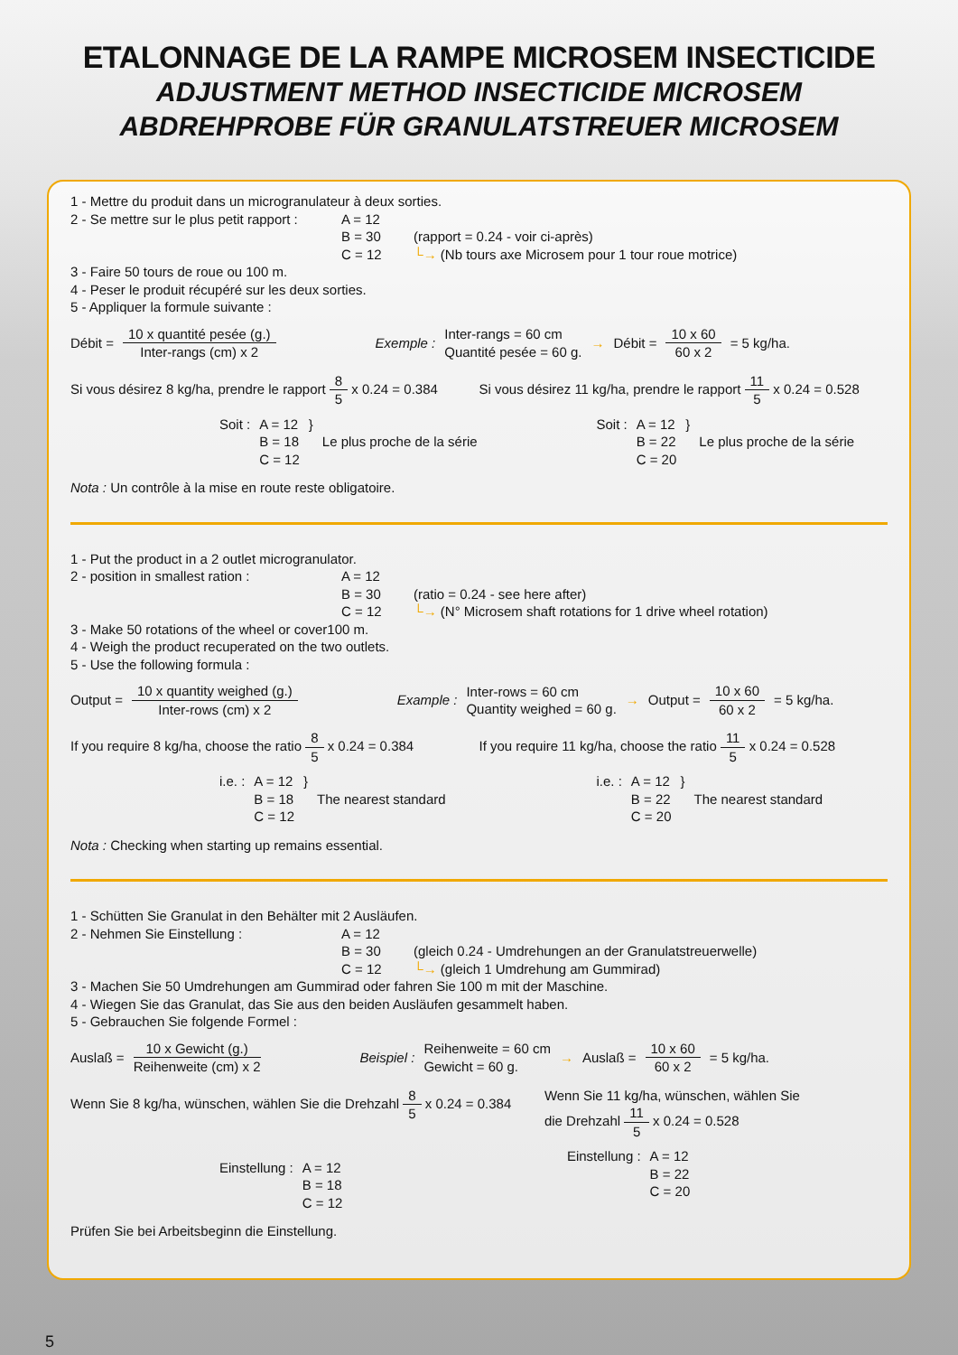ETALONNAGE DE LA RAMPE MICROSEM INSECTICIDE
ADJUSTMENT METHOD INSECTICIDE MICROSEM
ABDREHPROBE FÜR GRANULATSTREUER MICROSEM
1 - Mettre du produit dans un microgranulateur à deux sorties.
2 - Se mettre sur le plus petit rapport :
A = 12
B = 30
C = 12
(rapport = 0.24 - voir ci-après)
└→ (Nb tours axe Microsem pour 1 tour roue motrice)
3 - Faire 50 tours de roue ou 100 m.
4 - Peser le produit récupéré sur les deux sorties.
5 - Appliquer la formule suivante :
Débit = 10 x quantité pesée (g.) Inter-rangs (cm) x 2 Exemple : Inter-rangs = 60 cm
Quantité pesée = 60 g. → Débit = 10 x 60 60 x 2 = 5 kg/ha.
Si vous désirez 8 kg/ha, prendre le rapport 8 5 x 0.24 = 0.384
Soit : A = 12
B = 18
C = 12 }
Le plus proche de la série
Si vous désirez 11 kg/ha, prendre le rapport 11 5 x 0.24 = 0.528
Soit : A = 12
B = 22
C = 20 }
Le plus proche de la série
Nota : Un contrôle à la mise en route reste obligatoire.
1 - Put the product in a 2 outlet microgranulator.
2 - position in smallest ration : A = 12
B = 30
C = 12
(ratio = 0.24 - see here after)
└→ (N° Microsem shaft rotations for 1 drive wheel rotation)
3 - Make 50 rotations of the wheel or cover100 m.
4 - Weigh the product recuperated on the two outlets.
5 - Use the following formula :
Output = 10 x quantity weighed (g.) Inter-rows (cm) x 2 Example : Inter-rows = 60 cm
Quantity weighed = 60 g. → Output = 10 x 60 60 x 2 = 5 kg/ha.
If you require 8 kg/ha, choose the ratio 8 5 x 0.24 = 0.384
i.e. : A = 12
B = 18
C = 12 }
The nearest standard
If you require 11 kg/ha, choose the ratio 11 5 x 0.24 = 0.528
i.e. : A = 12
B = 22
C = 20 }
The nearest standard
Nota : Checking when starting up remains essential.
1 - Schütten Sie Granulat in den Behälter mit 2 Ausläufen.
2 - Nehmen Sie Einstellung : A = 12
B = 30
C = 12
(gleich 0.24 - Umdrehungen an der Granulatstreuerwelle)
└→ (gleich 1 Umdrehung am Gummirad)
3 - Machen Sie 50 Umdrehungen am Gummirad oder fahren Sie 100 m mit der Maschine.
4 - Wiegen Sie das Granulat, das Sie aus den beiden Ausläufen gesammelt haben.
5 - Gebrauchen Sie folgende Formel :
Auslaß = 10 x Gewicht (g.) Reihenweite (cm) x 2 Beispiel : Reihenweite = 60 cm
Gewicht = 60 g. → Auslaß = 10 x 60 60 x 2 = 5 kg/ha.
Wenn Sie 8 kg/ha, wünschen, wählen Sie die Drehzahl 8 5 x 0.24 = 0.384
Einstellung : A = 12
B = 18
C = 12
Wenn Sie 11 kg/ha, wünschen, wählen Sie
die Drehzahl 11 5 x 0.24 = 0.528
Einstellung : A = 12
B = 22
C = 20
Prüfen Sie bei Arbeitsbeginn die Einstellung.
5